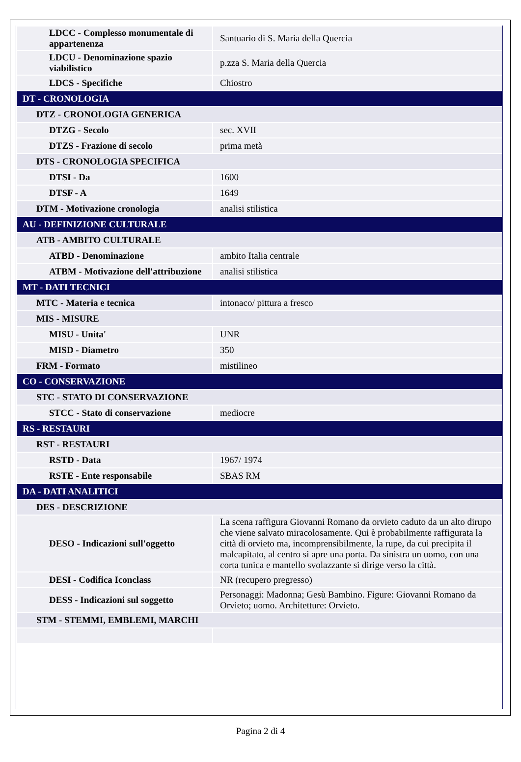| LDCC - Complesso monumentale di appartenenza | Santuario di S. Maria della Quercia |
| LDCU - Denominazione spazio viabilistico | p.zza S. Maria della Quercia |
| LDCS - Specifiche | Chiostro |
| DT - CRONOLOGIA | |
| DTZ - CRONOLOGIA GENERICA | |
| DTZG - Secolo | sec. XVII |
| DTZS - Frazione di secolo | prima metà |
| DTS - CRONOLOGIA SPECIFICA | |
| DTSI - Da | 1600 |
| DTSF - A | 1649 |
| DTM - Motivazione cronologia | analisi stilistica |
| AU - DEFINIZIONE CULTURALE | |
| ATB - AMBITO CULTURALE | |
| ATBD - Denominazione | ambito Italia centrale |
| ATBM - Motivazione dell'attribuzione | analisi stilistica |
| MT - DATI TECNICI | |
| MTC - Materia e tecnica | intonaco/ pittura a fresco |
| MIS - MISURE | |
| MISU - Unita' | UNR |
| MISD - Diametro | 350 |
| FRM - Formato | mistilineo |
| CO - CONSERVAZIONE | |
| STC - STATO DI CONSERVAZIONE | |
| STCC - Stato di conservazione | mediocre |
| RS - RESTAURI | |
| RST - RESTAURI | |
| RSTD - Data | 1967/ 1974 |
| RSTE - Ente responsabile | SBAS RM |
| DA - DATI ANALITICI | |
| DES - DESCRIZIONE | |
| DESO - Indicazioni sull'oggetto | La scena raffigura Giovanni Romano da orvieto caduto da un alto dirupo che viene salvato miracolosamente. Qui è probabilmente raffigurata la città di orvieto ma, incomprensibilmente, la rupe, da cui precipita il malcapitato, al centro si apre una porta. Da sinistra un uomo, con una corta tunica e mantello svolazzante si dirige verso la città. |
| DESI - Codifica Iconclass | NR (recupero pregresso) |
| DESS - Indicazioni sul soggetto | Personaggi: Madonna; Gesù Bambino. Figure: Giovanni Romano da Orvieto; uomo. Architetture: Orvieto. |
| STM - STEMMI, EMBLEMI, MARCHI | |
Pagina 2 di 4